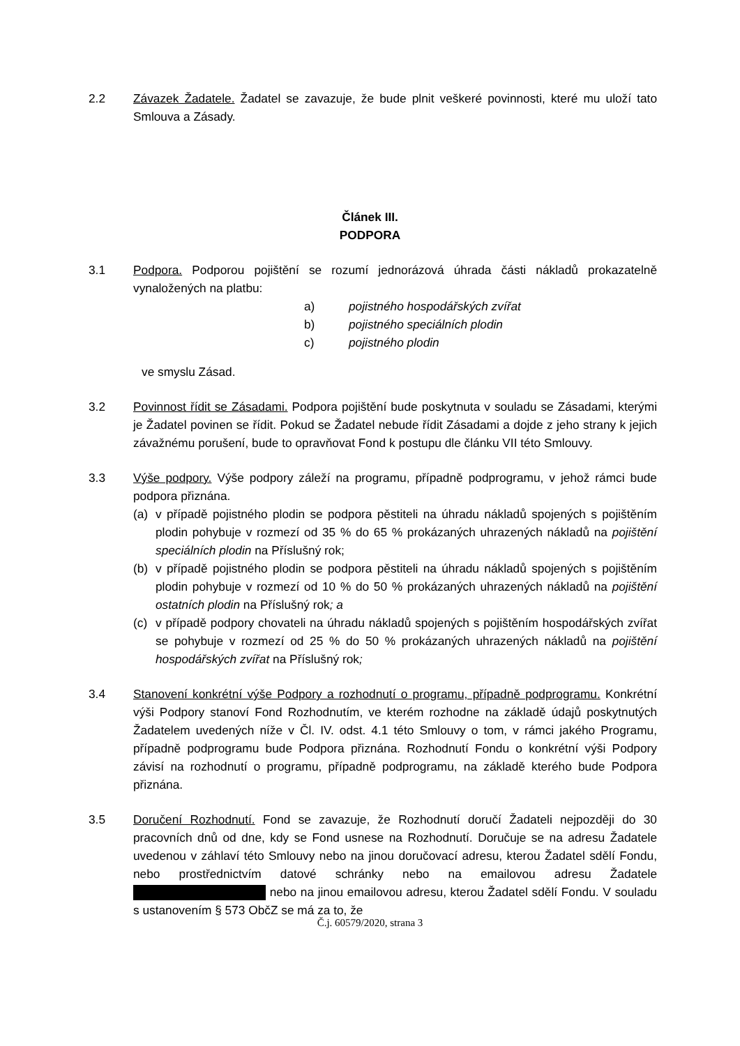2.2 Závazek Žadatele. Žadatel se zavazuje, že bude plnit veškeré povinnosti, které mu uloží tato Smlouva a Zásady.
Článek III.
PODPORA
3.1 Podpora. Podporou pojištění se rozumí jednorázová úhrada části nákladů prokazatelně vynaložených na platbu:
a) pojistného hospodářských zvířat
b) pojistného speciálních plodin
c) pojistného plodin
ve smyslu Zásad.
3.2 Povinnost řídit se Zásadami. Podpora pojištění bude poskytnuta v souladu se Zásadami, kterými je Žadatel povinen se řídit. Pokud se Žadatel nebude řídit Zásadami a dojde z jeho strany k jejich závažnému porušení, bude to opravňovat Fond k postupu dle článku VII této Smlouvy.
3.3 Výše podpory. Výše podpory záleží na programu, případně podprogramu, v jehož rámci bude podpora přiznána.
(a) v případě pojistného plodin se podpora pěstiteli na úhradu nákladů spojených s pojištěním plodin pohybuje v rozmezí od 35 % do 65 % prokázaných uhrazených nákladů na pojištění speciálních plodin na Příslušný rok;
(b) v případě pojistného plodin se podpora pěstiteli na úhradu nákladů spojených s pojištěním plodin pohybuje v rozmezí od 10 % do 50 % prokázaných uhrazených nákladů na pojištění ostatních plodin na Příslušný rok; a
(c) v případě podpory chovateli na úhradu nákladů spojených s pojištěním hospodářských zvířat se pohybuje v rozmezí od 25 % do 50 % prokázaných uhrazených nákladů na pojištění hospodářských zvířat na Příslušný rok;
3.4 Stanovení konkrétní výše Podpory a rozhodnutí o programu, případně podprogramu. Konkrétní výši Podpory stanoví Fond Rozhodnutím, ve kterém rozhodne na základě údajů poskytnutých Žadatelem uvedených níže v Čl. IV. odst. 4.1 této Smlouvy o tom, v rámci jakého Programu, případně podprogramu bude Podpora přiznána. Rozhodnutí Fondu o konkrétní výši Podpory závisí na rozhodnutí o programu, případně podprogramu, na základě kterého bude Podpora přiznána.
3.5 Doručení Rozhodnutí. Fond se zavazuje, že Rozhodnutí doručí Žadateli nejpozději do 30 pracovních dnů od dne, kdy se Fond usnese na Rozhodnutí. Doručuje se na adresu Žadatele uvedenou v záhlaví této Smlouvy nebo na jinou doručovací adresu, kterou Žadatel sdělí Fondu, nebo prostřednictvím datové schránky nebo na emailovou adresu Žadatele nebo na jinou emailovou adresu, kterou Žadatel sdělí Fondu. V souladu s ustanovením § 573 ObčZ se má za to, že
Č.j. 60579/2020, strana 3